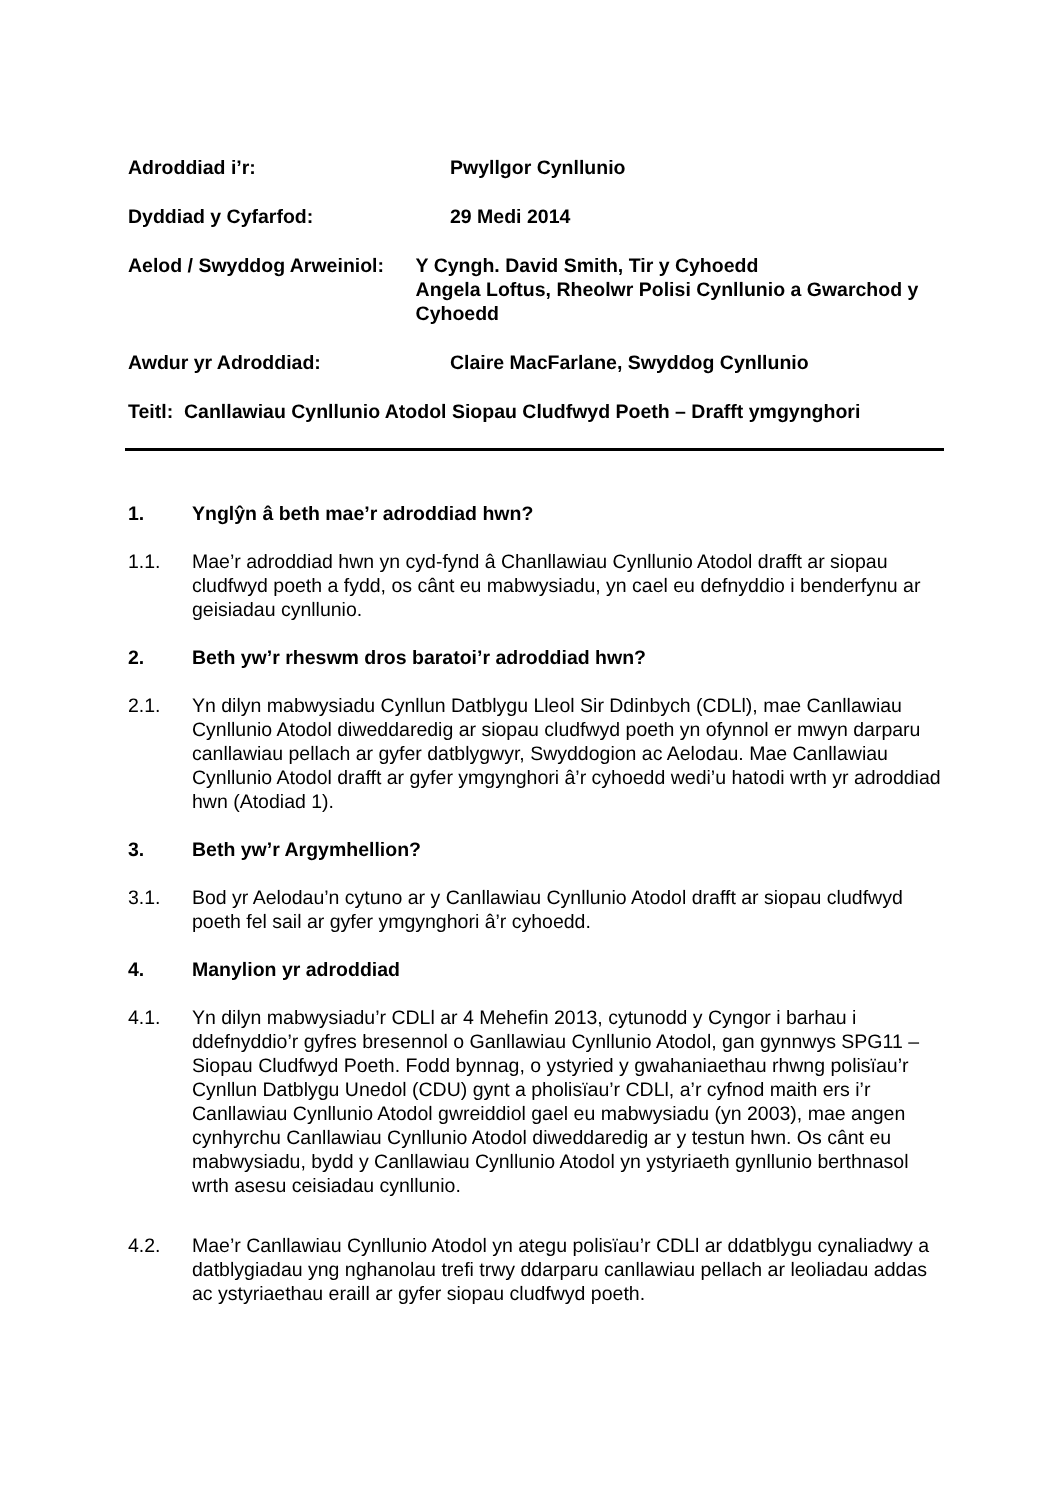Adroddiad i’r: Pwyllgor Cynllunio
Dyddiad y Cyfarfod: 29 Medi 2014
Aelod / Swyddog Arweiniol: Y Cyngh. David Smith, Tir y Cyhoedd
Angela Loftus, Rheolwr Polisi Cynllunio a Gwarchod y Cyhoedd
Awdur yr Adroddiad: Claire MacFarlane, Swyddog Cynllunio
Teitl: Canllawiau Cynllunio Atodol Siopau Cludfwyd Poeth – Drafft ymgynghori
1. Ynglŷn â beth mae’r adroddiad hwn?
1.1. Mae’r adroddiad hwn yn cyd-fynd â Chanllawiau Cynllunio Atodol drafft ar siopau cludfwyd poeth a fydd, os cânt eu mabwysiadu, yn cael eu defnyddio i benderfynu ar geisiadau cynllunio.
2. Beth yw’r rheswm dros baratoi’r adroddiad hwn?
2.1. Yn dilyn mabwysiadu Cynllun Datblygu Lleol Sir Ddinbych (CDLl), mae Canllawiau Cynllunio Atodol diweddaredig ar siopau cludfwyd poeth yn ofynnol er mwyn darparu canllawiau pellach ar gyfer datblygwyr, Swyddogion ac Aelodau. Mae Canllawiau Cynllunio Atodol drafft ar gyfer ymgynghori â’r cyhoedd wedi’u hatodi wrth yr adroddiad hwn (Atodiad 1).
3. Beth yw’r Argymhellion?
3.1. Bod yr Aelodau’n cytuno ar y Canllawiau Cynllunio Atodol drafft ar siopau cludfwyd poeth fel sail ar gyfer ymgynghori â’r cyhoedd.
4. Manylion yr adroddiad
4.1. Yn dilyn mabwysiadu’r CDLl ar 4 Mehefin 2013, cytunodd y Cyngor i barhau i ddefnyddio’r gyfres bresennol o Ganllawiau Cynllunio Atodol, gan gynnwys SPG11 – Siopau Cludfwyd Poeth. Fodd bynnag, o ystyried y gwahaniaethau rhwng polisïau’r Cynllun Datblygu Unedol (CDU) gynt a pholisïau’r CDLl, a’r cyfnod maith ers i’r Canllawiau Cynllunio Atodol gwreiddiol gael eu mabwysiadu (yn 2003), mae angen cynhyrchu Canllawiau Cynllunio Atodol diweddaredig ar y testun hwn. Os cânt eu mabwysiadu, bydd y Canllawiau Cynllunio Atodol yn ystyriaeth gynllunio berthnasol wrth asesu ceisiadau cynllunio.
4.2. Mae’r Canllawiau Cynllunio Atodol yn ategu polisïau’r CDLl ar ddatblygu cynaliadwy a datblygiadau yng nghanolau trefi trwy ddarparu canllawiau pellach ar leoliadau addas ac ystyriaethau eraill ar gyfer siopau cludfwyd poeth.